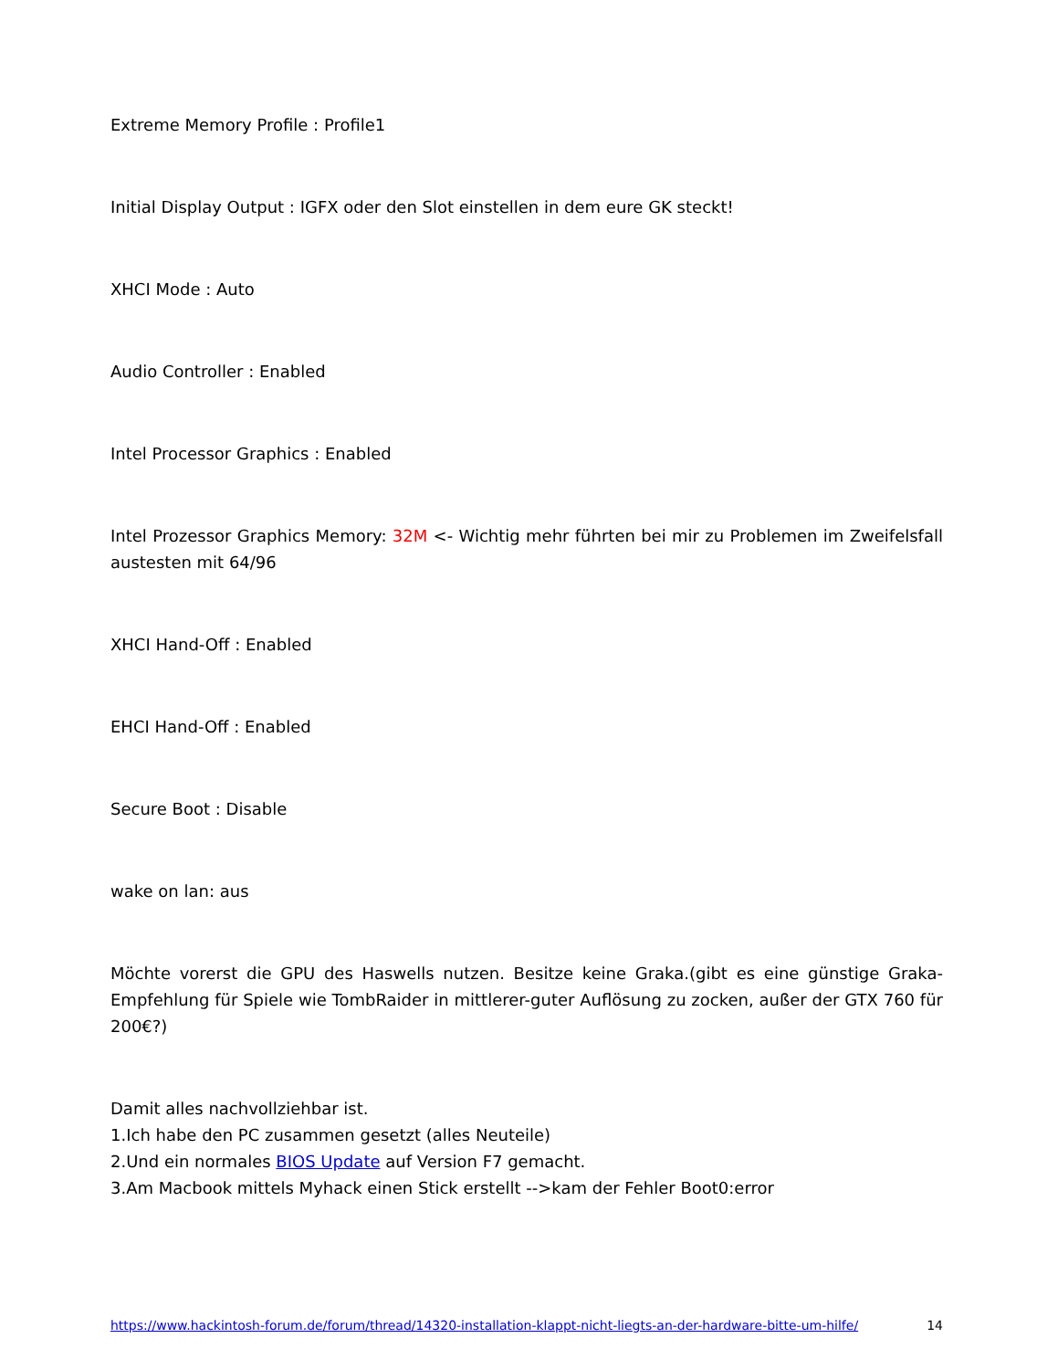Extreme Memory Profile : Profile1
Initial Display Output : IGFX oder den Slot einstellen in dem eure GK steckt!
XHCI Mode : Auto
Audio Controller : Enabled
Intel Processor Graphics : Enabled
Intel Prozessor Graphics Memory: 32M <- Wichtig mehr führten bei mir zu Problemen im Zweifelsfall austesten mit 64/96
XHCI Hand-Off : Enabled
EHCI Hand-Off : Enabled
Secure Boot : Disable
wake on lan: aus
Möchte vorerst die GPU des Haswells nutzen. Besitze keine Graka.(gibt es eine günstige Graka-Empfehlung für Spiele wie TombRaider in mittlerer-guter Auflösung zu zocken, außer der GTX 760 für 200€?)
Damit alles nachvollziehbar ist.
1.Ich habe den PC zusammen gesetzt (alles Neuteile)
2.Und ein normales BIOS Update auf Version F7 gemacht.
3.Am Macbook mittels Myhack einen Stick erstellt -->kam der Fehler Boot0:error
https://www.hackintosh-forum.de/forum/thread/14320-installation-klappt-nicht-liegts-an-der-hardware-bitte-um-hilfe/ 14